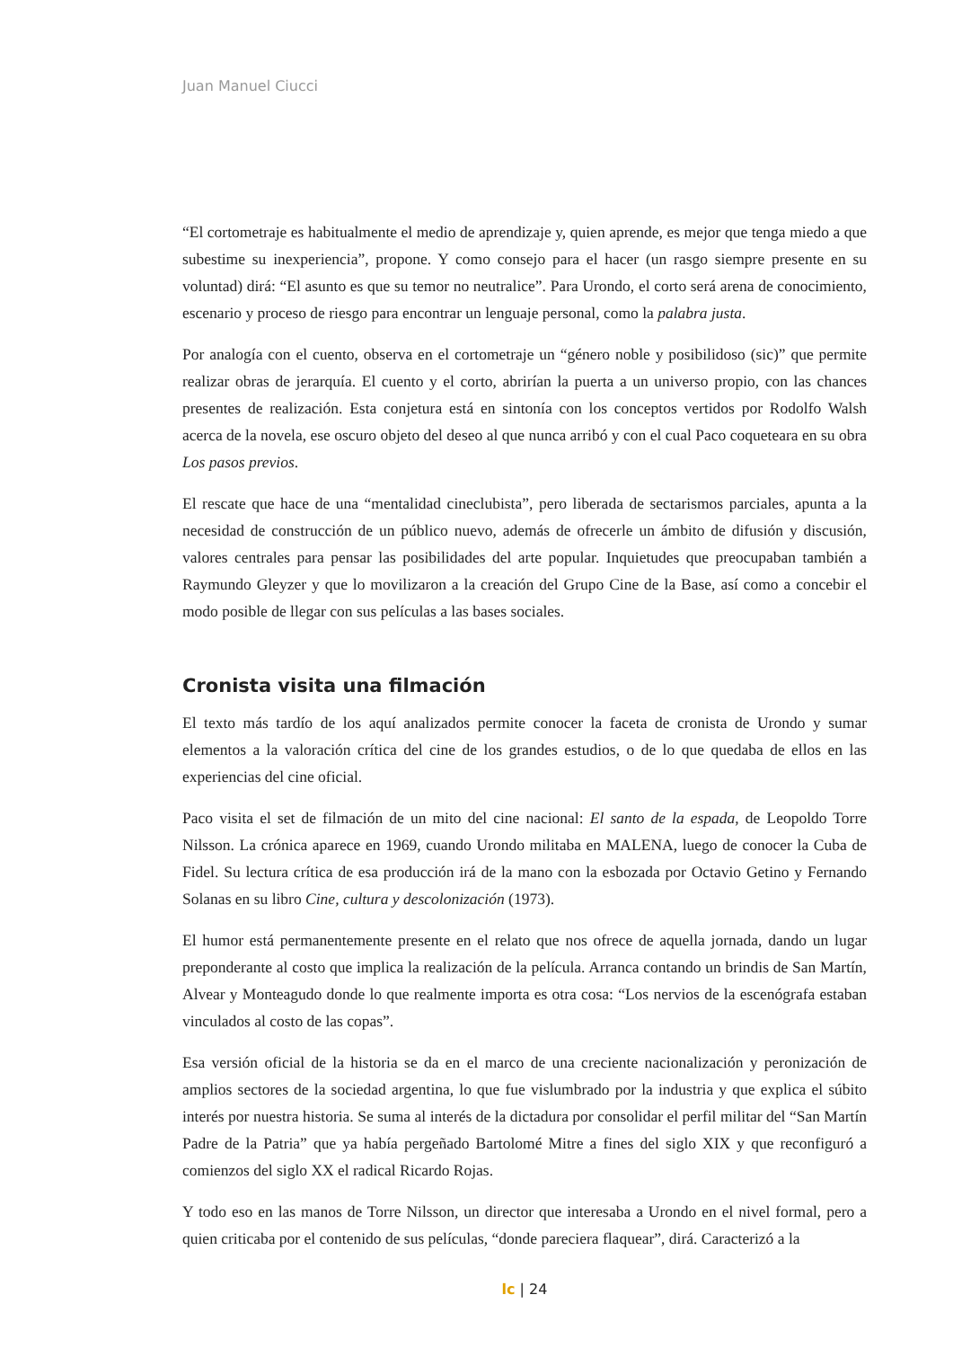Juan Manuel Ciucci
“El cortometraje es habitualmente el medio de aprendizaje y, quien aprende, es mejor que tenga miedo a que subestime su inexperiencia”, propone. Y como consejo para el hacer (un rasgo siempre presente en su voluntad) dirá: “El asunto es que su temor no neutralice”. Para Urondo, el corto será arena de conocimiento, escenario y proceso de riesgo para encontrar un lenguaje personal, como la palabra justa.
Por analogía con el cuento, observa en el cortometraje un “género noble y posibilidoso (sic)” que permite realizar obras de jerarquía. El cuento y el corto, abrirían la puerta a un universo propio, con las chances presentes de realización. Esta conjetura está en sintonía con los conceptos vertidos por Rodolfo Walsh acerca de la novela, ese oscuro objeto del deseo al que nunca arribó y con el cual Paco coqueteara en su obra Los pasos previos.
El rescate que hace de una “mentalidad cineclubista”, pero liberada de sectarismos parciales, apunta a la necesidad de construcción de un público nuevo, además de ofrecerle un ámbito de difusión y discusión, valores centrales para pensar las posibilidades del arte popular. Inquietudes que preocupaban también a Raymundo Gleyzer y que lo movilizaron a la creación del Grupo Cine de la Base, así como a concebir el modo posible de llegar con sus películas a las bases sociales.
Cronista visita una filmación
El texto más tardío de los aquí analizados permite conocer la faceta de cronista de Urondo y sumar elementos a la valoración crítica del cine de los grandes estudios, o de lo que quedaba de ellos en las experiencias del cine oficial.
Paco visita el set de filmación de un mito del cine nacional: El santo de la espada, de Leopoldo Torre Nilsson. La crónica aparece en 1969, cuando Urondo militaba en MALENA, luego de conocer la Cuba de Fidel. Su lectura crítica de esa producción irá de la mano con la esbozada por Octavio Getino y Fernando Solanas en su libro Cine, cultura y descolonización (1973).
El humor está permanentemente presente en el relato que nos ofrece de aquella jornada, dando un lugar preponderante al costo que implica la realización de la película. Arranca contando un brindis de San Martín, Alvear y Monteagudo donde lo que realmente importa es otra cosa: “Los nervios de la escenógrafa estaban vinculados al costo de las copas”.
Esa versión oficial de la historia se da en el marco de una creciente nacionalización y peronización de amplios sectores de la sociedad argentina, lo que fue vislumbrado por la industria y que explica el súbito interés por nuestra historia. Se suma al interés de la dictadura por consolidar el perfil militar del “San Martín Padre de la Patria” que ya había pergeñado Bartolomé Mitre a fines del siglo XIX y que reconfiguró a comienzos del siglo XX el radical Ricardo Rojas.
Y todo eso en las manos de Torre Nilsson, un director que interesaba a Urondo en el nivel formal, pero a quien criticaba por el contenido de sus películas, “donde pareciera flaquear”, dirá. Caracterizó a la
lc | 24